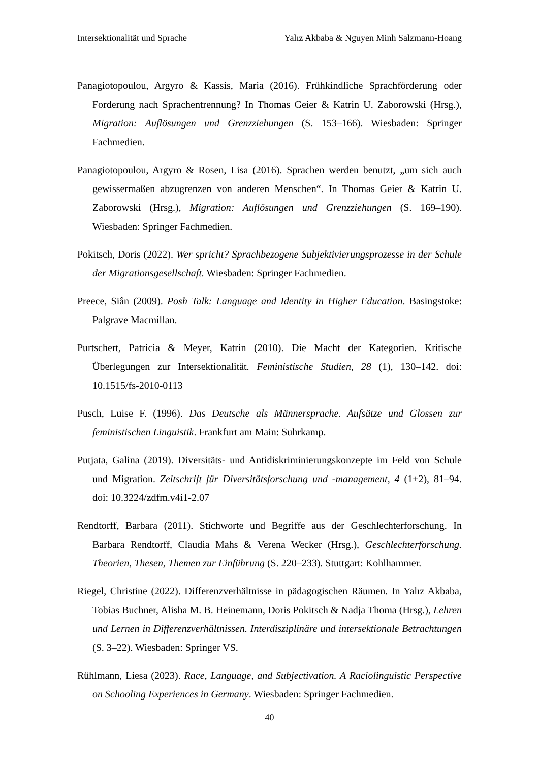Intersektionalität und Sprache Yalız Akbaba & Nguyen Minh Salzmann-Hoang
Panagiotopoulou, Argyro & Kassis, Maria (2016). Frühkindliche Sprachförderung oder Forderung nach Sprachentrennung? In Thomas Geier & Katrin U. Zaborowski (Hrsg.), Migration: Auflösungen und Grenzziehungen (S. 153–166). Wiesbaden: Springer Fachmedien.
Panagiotopoulou, Argyro & Rosen, Lisa (2016). Sprachen werden benutzt, „um sich auch gewissermaßen abzugrenzen von anderen Menschen“. In Thomas Geier & Katrin U. Zaborowski (Hrsg.), Migration: Auflösungen und Grenzziehungen (S. 169–190). Wiesbaden: Springer Fachmedien.
Pokitsch, Doris (2022). Wer spricht? Sprachbezogene Subjektivierungsprozesse in der Schule der Migrationsgesellschaft. Wiesbaden: Springer Fachmedien.
Preece, Siân (2009). Posh Talk: Language and Identity in Higher Education. Basingstoke: Palgrave Macmillan.
Purtschert, Patricia & Meyer, Katrin (2010). Die Macht der Kategorien. Kritische Überlegungen zur Intersektionalität. Feministische Studien, 28 (1), 130–142. doi: 10.1515/fs-2010-0113
Pusch, Luise F. (1996). Das Deutsche als Männersprache. Aufsätze und Glossen zur feministischen Linguistik. Frankfurt am Main: Suhrkamp.
Putjata, Galina (2019). Diversitäts- und Antidiskriminierungskonzepte im Feld von Schule und Migration. Zeitschrift für Diversitätsforschung und -management, 4 (1+2), 81–94. doi: 10.3224/zdfm.v4i1-2.07
Rendtorff, Barbara (2011). Stichworte und Begriffe aus der Geschlechterforschung. In Barbara Rendtorff, Claudia Mahs & Verena Wecker (Hrsg.), Geschlechterforschung. Theorien, Thesen, Themen zur Einführung (S. 220–233). Stuttgart: Kohlhammer.
Riegel, Christine (2022). Differenzverhältnisse in pädagogischen Räumen. In Yalız Akbaba, Tobias Buchner, Alisha M. B. Heinemann, Doris Pokitsch & Nadja Thoma (Hrsg.), Lehren und Lernen in Differenzverhältnissen. Interdisziplinäre und intersektionale Betrachtungen (S. 3–22). Wiesbaden: Springer VS.
Rühlmann, Liesa (2023). Race, Language, and Subjectivation. A Raciolinguistic Perspective on Schooling Experiences in Germany. Wiesbaden: Springer Fachmedien.
40